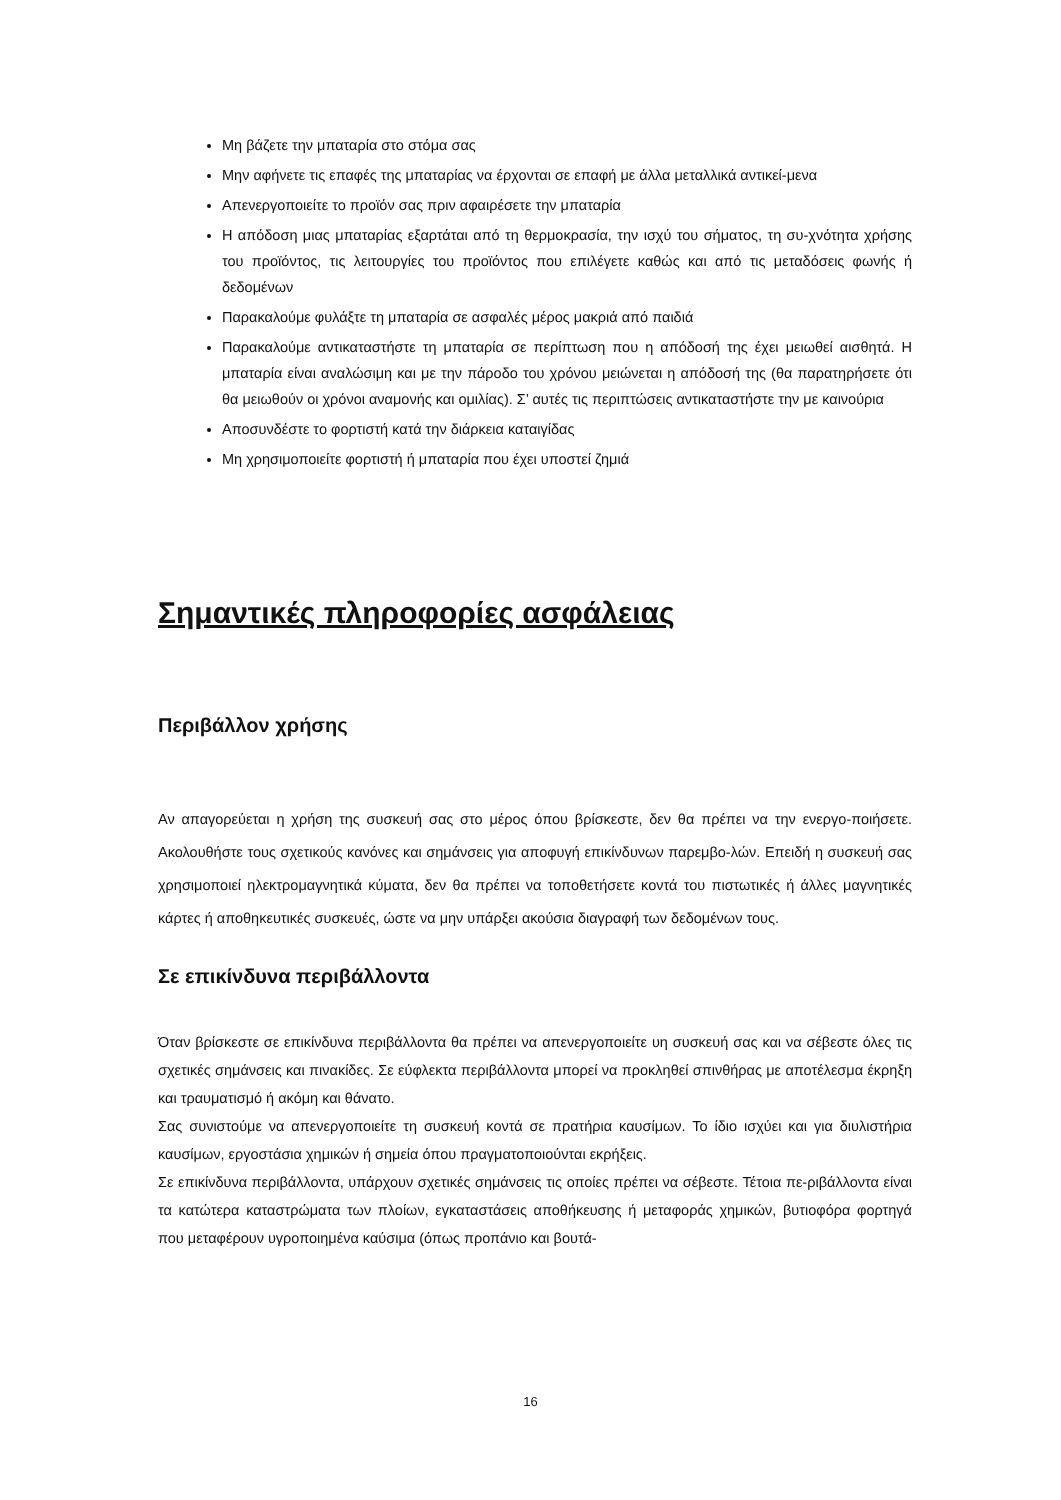Μη βάζετε την μπαταρία στο στόμα σας
Μην αφήνετε τις επαφές της μπαταρίας να έρχονται σε επαφή με άλλα μεταλλικά αντικεί-μενα
Απενεργοποιείτε το προϊόν σας πριν αφαιρέσετε την μπαταρία
Η απόδοση μιας μπαταρίας εξαρτάται από τη θερμοκρασία, την ισχύ του σήματος, τη συ-χνότητα χρήσης του προϊόντος, τις λειτουργίες του προϊόντος που επιλέγετε καθώς και από τις μεταδόσεις φωνής ή δεδομένων
Παρακαλούμε φυλάξτε τη μπαταρία σε ασφαλές μέρος μακριά από παιδιά
Παρακαλούμε αντικαταστήστε τη μπαταρία σε περίπτωση που η απόδοσή της έχει μειωθεί αισθητά. Η μπαταρία είναι αναλώσιμη και με την πάροδο του χρόνου μειώνεται η απόδοσή της (θα παρατηρήσετε ότι θα μειωθούν οι χρόνοι αναμονής και ομιλίας). Σ’ αυτές τις περιπτώσεις αντικαταστήστε την με καινούρια
Αποσυνδέστε το φορτιστή κατά την διάρκεια καταιγίδας
Μη χρησιμοποιείτε φορτιστή ή μπαταρία που έχει υποστεί ζημιά
Σημαντικές πληροφορίες ασφάλειας
Περιβάλλον χρήσης
Αν απαγορεύεται η χρήση της συσκευή σας στο μέρος όπου βρίσκεστε, δεν θα πρέπει να την ενεργο-ποιήσετε. Ακολουθήστε τους σχετικούς κανόνες και σημάνσεις για αποφυγή επικίνδυνων παρεμβο-λών. Επειδή η συσκευή σας χρησιμοποιεί ηλεκτρομαγνητικά κύματα, δεν θα πρέπει να τοποθετήσετε κοντά του πιστωτικές ή άλλες μαγνητικές κάρτες ή αποθηκευτικές συσκευές, ώστε να μην υπάρξει ακούσια διαγραφή των δεδομένων τους.
Σε επικίνδυνα περιβάλλοντα
Όταν βρίσκεστε σε επικίνδυνα περιβάλλοντα θα πρέπει να απενεργοποιείτε υη συσκευή σας και να σέβεστε όλες τις σχετικές σημάνσεις και πινακίδες. Σε εύφλεκτα περιβάλλοντα μπορεί να προκληθεί σπινθήρας με αποτέλεσμα έκρηξη και τραυματισμό ή ακόμη και θάνατο.
Σας συνιστούμε να απενεργοποιείτε τη συσκευή κοντά σε πρατήρια καυσίμων. Το ίδιο ισχύει και για διυλιστήρια καυσίμων, εργοστάσια χημικών ή σημεία όπου πραγματοποιούνται εκρήξεις.
Σε επικίνδυνα περιβάλλοντα, υπάρχουν σχετικές σημάνσεις τις οποίες πρέπει να σέβεστε. Τέτοια πε-ριβάλλοντα είναι τα κατώτερα καταστρώματα των πλοίων, εγκαταστάσεις αποθήκευσης ή μεταφοράς χημικών, βυτιοφόρα φορτηγά που μεταφέρουν υγροποιημένα καύσιμα (όπως προπάνιο και βουτά-
16